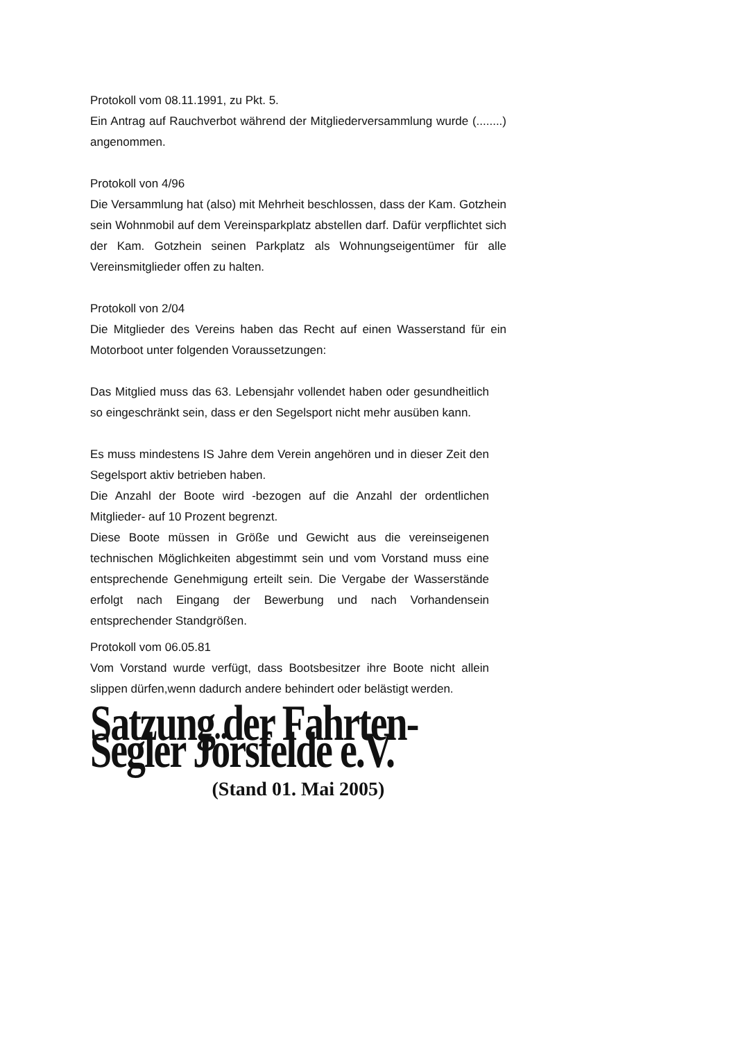Protokoll vom 08.11.1991, zu Pkt. 5.
Ein Antrag auf Rauchverbot während der Mitgliederversammlung wurde (........) angenommen.
Protokoll von 4/96
Die Versammlung hat (also) mit Mehrheit beschlossen, dass der Kam. Gotzhein sein Wohnmobil auf dem Vereinsparkplatz abstellen darf. Dafür verpflichtet sich der Kam. Gotzhein seinen Parkplatz als Wohnungseigentümer für alle Vereinsmitglieder offen zu halten.
Protokoll von 2/04
Die Mitglieder des Vereins haben das Recht auf einen Wasserstand für ein Motorboot unter folgenden Voraussetzungen:
Das Mitglied muss das 63. Lebensjahr vollendet haben oder gesundheitlich so eingeschränkt sein, dass er den Segelsport nicht mehr ausüben kann.
Es muss mindestens IS Jahre dem Verein angehören und in dieser Zeit den Segelsport aktiv betrieben haben.
Die Anzahl der Boote wird -bezogen auf die Anzahl der ordentlichen Mitglieder- auf 10 Prozent begrenzt.
Diese Boote müssen in Größe und Gewicht aus die vereinseigenen technischen Möglichkeiten abgestimmt sein und vom Vorstand muss eine entsprechende Genehmigung erteilt sein. Die Vergabe der Wasserstände erfolgt nach Eingang der Bewerbung und nach Vorhandensein entsprechender Standgrößen.
Protokoll vom 06.05.81
Vom Vorstand wurde verfügt, dass Bootsbesitzer ihre Boote nicht allein slippen dürfen,wenn dadurch andere behindert oder belästigt werden.
Satzung der Fahrten-Segler Jörsfelde e.V.
(Stand 01. Mai 2005)